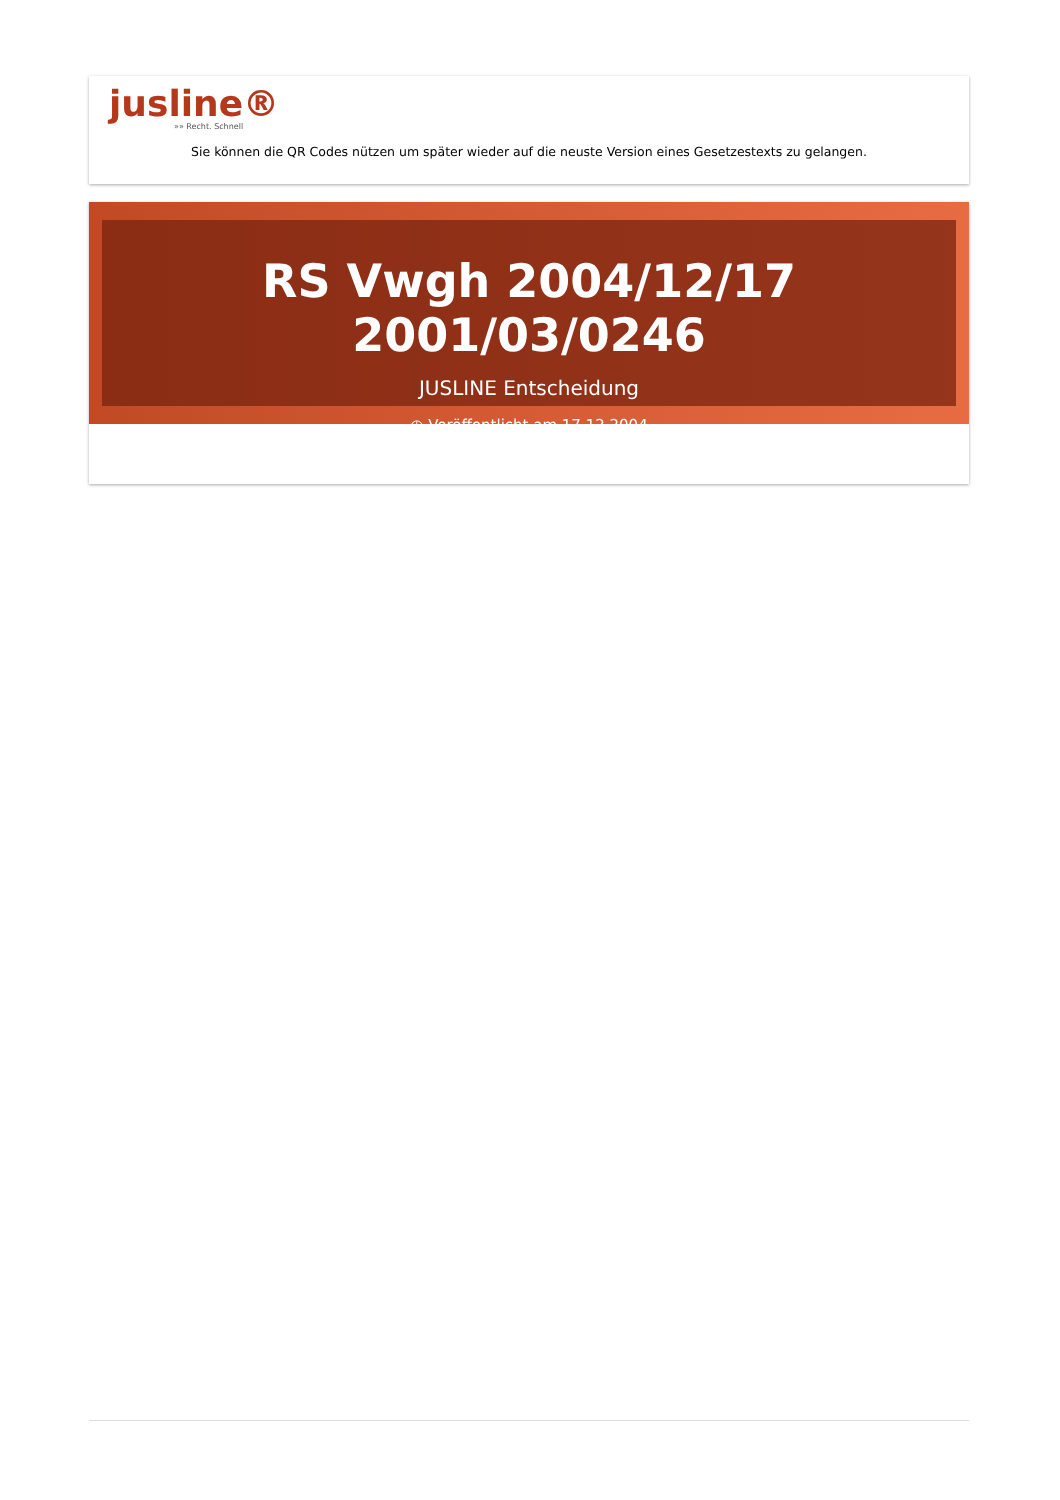jusline®
»» Recht. Schnell
Sie können die QR Codes nützen um später wieder auf die neuste Version eines Gesetzestexts zu gelangen.
RS Vwgh 2004/12/17 2001/03/0246
JUSLINE Entscheidung
◷ Veröffentlicht am 17.12.2004